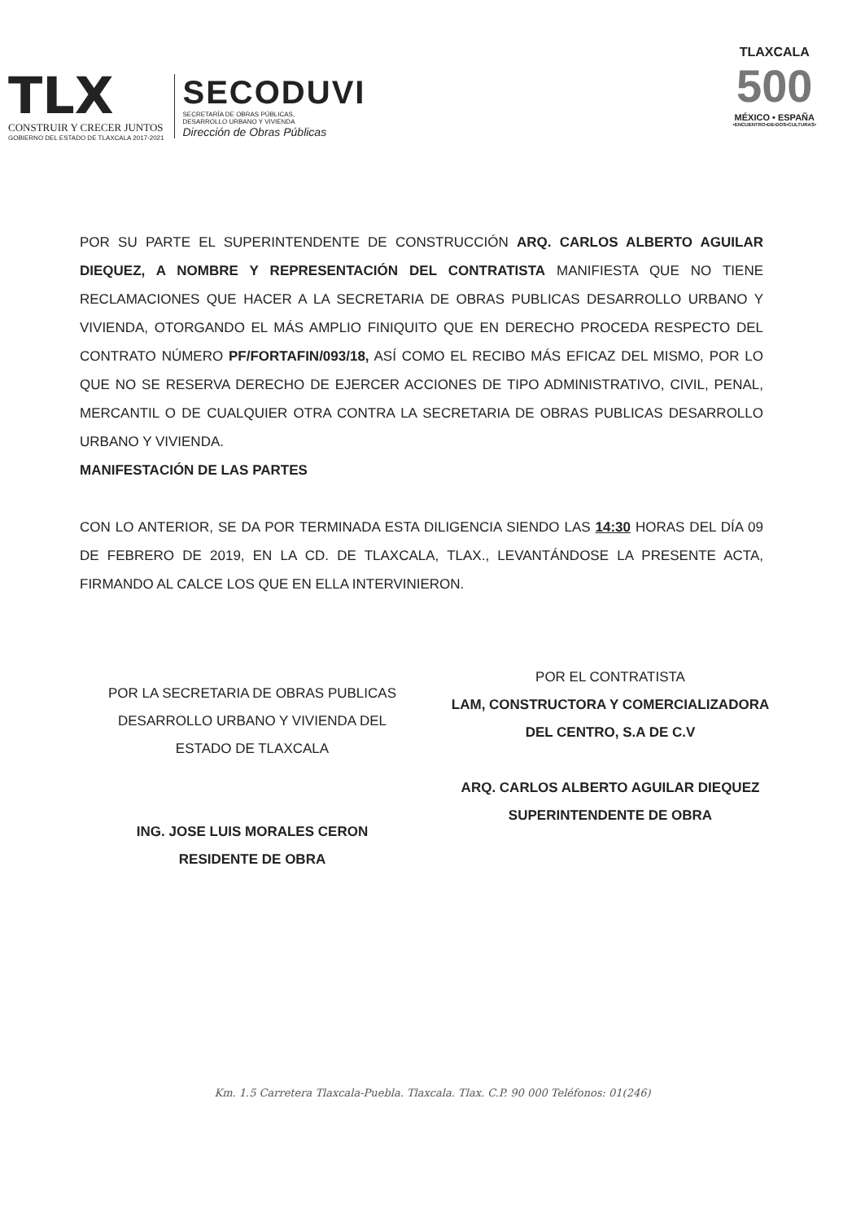TLX
CONSTRUIR Y CRECER JUNTOS
GOBIERNO DEL ESTADO DE TLAXCALA 2017-2021
SECODUVI
SECRETARÍA DE OBRAS PÚBLICAS,
DESARROLLO URBANO Y VIVIENDA
Dirección de Obras Públicas
TLAXCALA
500
MÉXICO • ESPAÑA
•ENCUENTRO•DE•DOS•CULTURAS•
POR SU PARTE EL SUPERINTENDENTE DE CONSTRUCCIÓN ARQ. CARLOS ALBERTO AGUILAR DIEQUEZ, A NOMBRE Y REPRESENTACIÓN DEL CONTRATISTA MANIFIESTA QUE NO TIENE RECLAMACIONES QUE HACER A LA SECRETARIA DE OBRAS PUBLICAS DESARROLLO URBANO Y VIVIENDA, OTORGANDO EL MÁS AMPLIO FINIQUITO QUE EN DERECHO PROCEDA RESPECTO DEL CONTRATO NÚMERO PF/FORTAFIN/093/18, ASÍ COMO EL RECIBO MÁS EFICAZ DEL MISMO, POR LO QUE NO SE RESERVA DERECHO DE EJERCER ACCIONES DE TIPO ADMINISTRATIVO, CIVIL, PENAL, MERCANTIL O DE CUALQUIER OTRA CONTRA LA SECRETARIA DE OBRAS PUBLICAS DESARROLLO URBANO Y VIVIENDA.
MANIFESTACIÓN DE LAS PARTES
CON LO ANTERIOR, SE DA POR TERMINADA ESTA DILIGENCIA SIENDO LAS 14:30 HORAS DEL DÍA 09 DE FEBRERO DE 2019, EN LA CD. DE TLAXCALA, TLAX., LEVANTÁNDOSE LA PRESENTE ACTA, FIRMANDO AL CALCE LOS QUE EN ELLA INTERVINIERON.
POR LA SECRETARIA DE OBRAS PUBLICAS DESARROLLO URBANO Y VIVIENDA DEL ESTADO DE TLAXCALA
ING. JOSE LUIS MORALES CERON
RESIDENTE DE OBRA
POR EL CONTRATISTA
LAM, CONSTRUCTORA Y COMERCIALIZADORA DEL CENTRO, S.A DE C.V
ARQ. CARLOS ALBERTO AGUILAR DIEQUEZ
SUPERINTENDENTE DE OBRA
Km. 1.5 Carretera Tlaxcala-Puebla. Tlaxcala. Tlax. C.P. 90 000 Teléfonos: 01(246)